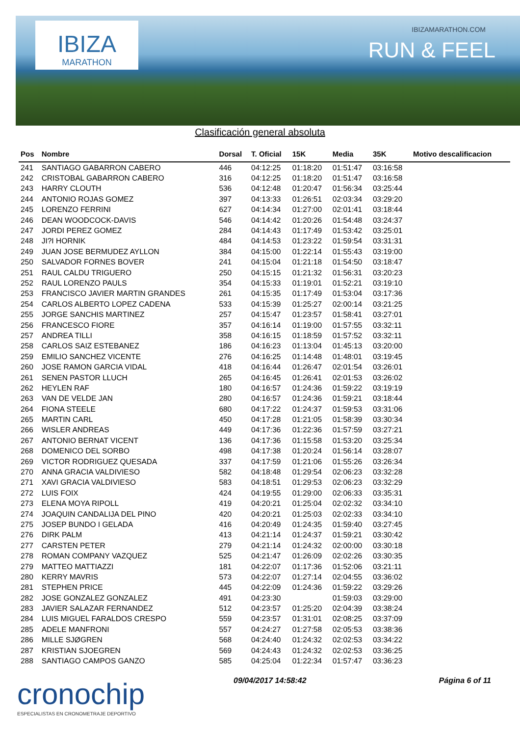IBIZA
MARATHON
IBIZAMARATHON.COM
RUN & FEEL
Clasificación general absoluta
| Pos | Nombre | Dorsal | T. Oficial | 15K | Media | 35K | Motivo descalificacion |
| --- | --- | --- | --- | --- | --- | --- | --- |
| 241 | SANTIAGO GABARRON CABERO | 446 | 04:12:25 | 01:18:20 | 01:51:47 | 03:16:58 | |
| 242 | CRISTOBAL GABARRON CABERO | 316 | 04:12:25 | 01:18:20 | 01:51:47 | 03:16:58 | |
| 243 | HARRY CLOUTH | 536 | 04:12:48 | 01:20:47 | 01:56:34 | 03:25:44 | |
| 244 | ANTONIO ROJAS GOMEZ | 397 | 04:13:33 | 01:26:51 | 02:03:34 | 03:29:20 | |
| 245 | LORENZO FERRINI | 627 | 04:14:34 | 01:27:00 | 02:01:41 | 03:18:44 | |
| 246 | DEAN WOODCOCK-DAVIS | 546 | 04:14:42 | 01:20:26 | 01:54:48 | 03:24:37 | |
| 247 | JORDI PEREZ GOMEZ | 284 | 04:14:43 | 01:17:49 | 01:53:42 | 03:25:01 | |
| 248 | JI?I HORNIK | 484 | 04:14:53 | 01:23:22 | 01:59:54 | 03:31:31 | |
| 249 | JUAN JOSE BERMUDEZ AYLLON | 384 | 04:15:00 | 01:22:14 | 01:55:43 | 03:19:00 | |
| 250 | SALVADOR FORNES BOVER | 241 | 04:15:04 | 01:21:18 | 01:54:50 | 03:18:47 | |
| 251 | RAUL CALDU TRIGUERO | 250 | 04:15:15 | 01:21:32 | 01:56:31 | 03:20:23 | |
| 252 | RAUL LORENZO PAULS | 354 | 04:15:33 | 01:19:01 | 01:52:21 | 03:19:10 | |
| 253 | FRANCISCO JAVIER MARTIN GRANDES | 261 | 04:15:35 | 01:17:49 | 01:53:04 | 03:17:36 | |
| 254 | CARLOS ALBERTO LOPEZ CADENA | 533 | 04:15:39 | 01:25:27 | 02:00:14 | 03:21:25 | |
| 255 | JORGE SANCHIS MARTINEZ | 257 | 04:15:47 | 01:23:57 | 01:58:41 | 03:27:01 | |
| 256 | FRANCESCO FIORE | 357 | 04:16:14 | 01:19:00 | 01:57:55 | 03:32:11 | |
| 257 | ANDREA TILLI | 358 | 04:16:15 | 01:18:59 | 01:57:52 | 03:32:11 | |
| 258 | CARLOS SAIZ ESTEBANEZ | 186 | 04:16:23 | 01:13:04 | 01:45:13 | 03:20:00 | |
| 259 | EMILIO SANCHEZ VICENTE | 276 | 04:16:25 | 01:14:48 | 01:48:01 | 03:19:45 | |
| 260 | JOSE RAMON GARCIA VIDAL | 418 | 04:16:44 | 01:26:47 | 02:01:54 | 03:26:01 | |
| 261 | SENEN PASTOR LLUCH | 265 | 04:16:45 | 01:26:41 | 02:01:53 | 03:26:02 | |
| 262 | HEYLEN RAF | 180 | 04:16:57 | 01:24:36 | 01:59:22 | 03:19:19 | |
| 263 | VAN DE VELDE JAN | 280 | 04:16:57 | 01:24:36 | 01:59:21 | 03:18:44 | |
| 264 | FIONA STEELE | 680 | 04:17:22 | 01:24:37 | 01:59:53 | 03:31:06 | |
| 265 | MARTIN CARL | 450 | 04:17:28 | 01:21:05 | 01:58:39 | 03:30:34 | |
| 266 | WISLER ANDREAS | 449 | 04:17:36 | 01:22:36 | 01:57:59 | 03:27:21 | |
| 267 | ANTONIO BERNAT VICENT | 136 | 04:17:36 | 01:15:58 | 01:53:20 | 03:25:34 | |
| 268 | DOMENICO DEL SORBO | 498 | 04:17:38 | 01:20:24 | 01:56:14 | 03:28:07 | |
| 269 | VICTOR RODRIGUEZ QUESADA | 337 | 04:17:59 | 01:21:06 | 01:55:26 | 03:26:34 | |
| 270 | ANNA GRACIA VALDIVIESO | 582 | 04:18:48 | 01:29:54 | 02:06:23 | 03:32:28 | |
| 271 | XAVI GRACIA VALDIVIESO | 583 | 04:18:51 | 01:29:53 | 02:06:23 | 03:32:29 | |
| 272 | LUIS FOIX | 424 | 04:19:55 | 01:29:00 | 02:06:33 | 03:35:31 | |
| 273 | ELENA MOYA RIPOLL | 419 | 04:20:21 | 01:25:04 | 02:02:32 | 03:34:10 | |
| 274 | JOAQUIN CANDALIJA DEL PINO | 420 | 04:20:21 | 01:25:03 | 02:02:33 | 03:34:10 | |
| 275 | JOSEP BUNDO I GELADA | 416 | 04:20:49 | 01:24:35 | 01:59:40 | 03:27:45 | |
| 276 | DIRK PALM | 413 | 04:21:14 | 01:24:37 | 01:59:21 | 03:30:42 | |
| 277 | CARSTEN PETER | 279 | 04:21:14 | 01:24:32 | 02:00:00 | 03:30:18 | |
| 278 | ROMAN COMPANY VAZQUEZ | 525 | 04:21:47 | 01:26:09 | 02:02:26 | 03:30:35 | |
| 279 | MATTEO MATTIAZZI | 181 | 04:22:07 | 01:17:36 | 01:52:06 | 03:21:11 | |
| 280 | KERRY MAVRIS | 573 | 04:22:07 | 01:27:14 | 02:04:55 | 03:36:02 | |
| 281 | STEPHEN PRICE | 445 | 04:22:09 | 01:24:36 | 01:59:22 | 03:29:26 | |
| 282 | JOSE GONZALEZ GONZALEZ | 491 | 04:23:30 | | 01:59:03 | 03:29:00 | |
| 283 | JAVIER SALAZAR FERNANDEZ | 512 | 04:23:57 | 01:25:20 | 02:04:39 | 03:38:24 | |
| 284 | LUIS MIGUEL FARALDOS CRESPO | 559 | 04:23:57 | 01:31:01 | 02:08:25 | 03:37:09 | |
| 285 | ADELE MANFRONI | 557 | 04:24:27 | 01:27:58 | 02:05:53 | 03:38:36 | |
| 286 | MILLE SJØGREN | 568 | 04:24:40 | 01:24:32 | 02:02:53 | 03:34:22 | |
| 287 | KRISTIAN SJOEGREN | 569 | 04:24:43 | 01:24:32 | 02:02:53 | 03:36:25 | |
| 288 | SANTIAGO CAMPOS GANZO | 585 | 04:25:04 | 01:22:34 | 01:57:47 | 03:36:23 | |
cronochip
ESPECIALISTAS EN CRONOMETRAJE DEPORTIVO
09/04/2017 14:58:42 Página 6 of 11